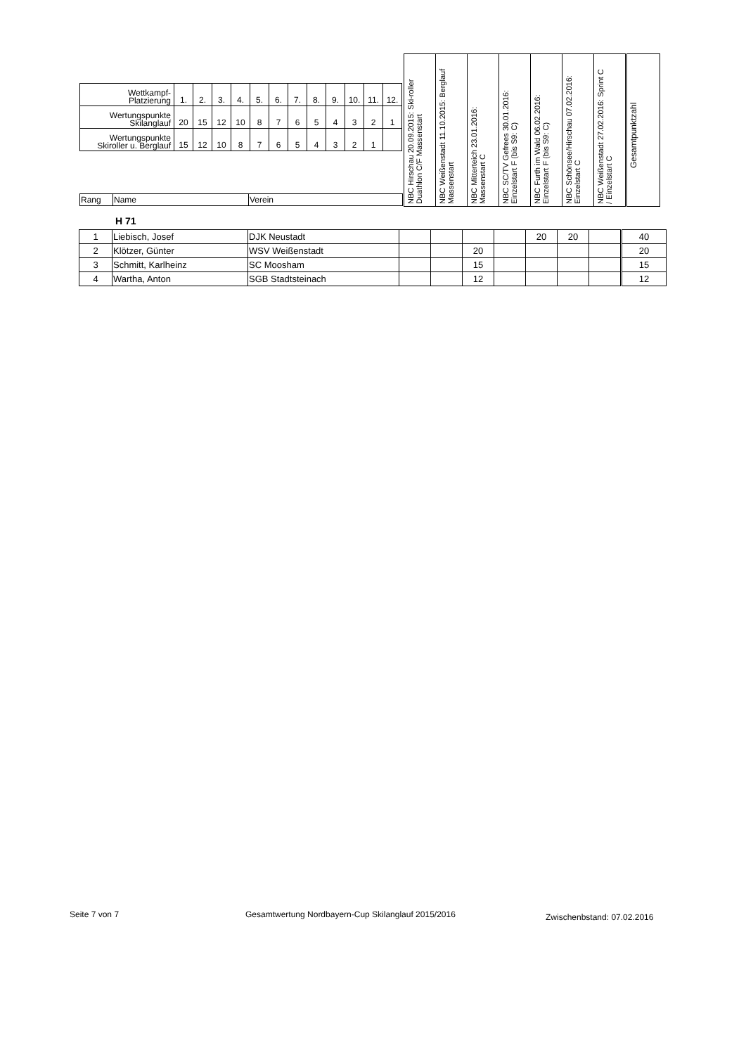| / Wettkampf- Platzierung / 1. / 2. / 3. / 4. / 5. / 6. / 7. / 8. / 9. / 10. / 11. / 12. / / Wertungspunkte Skilanglauf / 20 / 15 / 12 / 10 / 8 / 7 / 6 / 5 / 4 / 3 / 2 / 1 / / Wertungspunkte Skiroller u. Berglauf / 15 / 12 / 10 / 8 / 7 / 6 / 5 / 4 / 3 / 2 / 1 / / / Rang / Name / Verein / | NBC Hirschau 20.09.2015: Ski-roller Duathlon C/F Massenstart | NBC Weißenstadt 11.10.2015: Berglauf Massenstart | NBC Mitterteich 23.01.2016: Massenstart C | NBC SC/TV Gefrees 30.01.2016: Einzelstart F (bis S9: C) | NBC Furth im Wald 06.02.2016: Einzelstart F (bis S9: C) | NBC Schönsee/Hirschau 07.02.2016: Einzelstart C | NBC Weißenstadt 27.02.2016: Sprint C / Einzelstart C | Gesamtpunktzahl |
H 71
| 1 | Liebisch, Josef | DJK Neustadt | | | | | 20 | 20 | | 40 |
| 2 | Klötzer, Günter | WSV Weißenstadt | | | 20 | | | | | 20 |
| 3 | Schmitt, Karlheinz | SC Moosham | | | 15 | | | | | 15 |
| 4 | Wartha, Anton | SGB Stadtsteinach | | | 12 | | | | | 12 |
Seite 7 von 7
Gesamtwertung Nordbayern-Cup Skilanglauf 2015/2016
Zwischenbstand: 07.02.2016